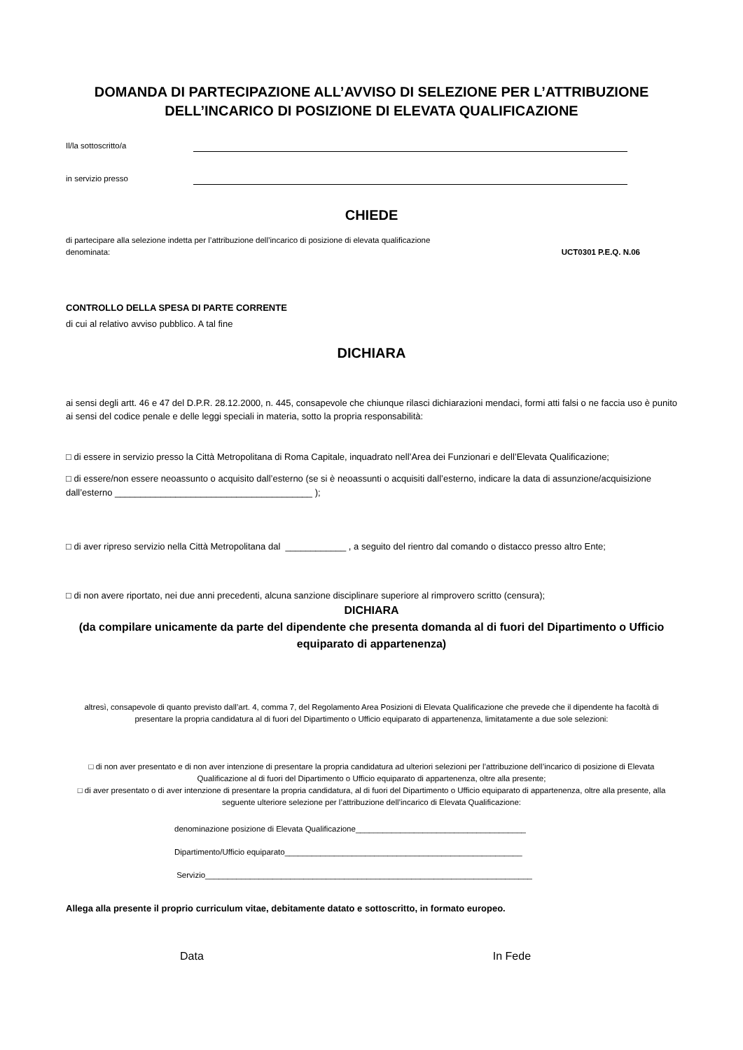DOMANDA DI PARTECIPAZIONE ALL’AVVISO DI SELEZIONE PER L’ATTRIBUZIONE DELL’INCARICO DI POSIZIONE DI ELEVATA QUALIFICAZIONE
Il/la sottoscritto/a
in servizio presso
CHIEDE
di partecipare alla selezione indetta per l’attribuzione dell’incarico di posizione di elevata qualificazione
denominata: UCT0301 P.E.Q. N.06
CONTROLLO DELLA SPESA DI PARTE CORRENTE
di cui al relativo avviso pubblico. A tal fine
DICHIARA
ai sensi degli artt. 46 e 47 del D.P.R. 28.12.2000, n. 445, consapevole che chiunque rilasci dichiarazioni mendaci, formi atti falsi o ne faccia uso è punito ai sensi del codice penale e delle leggi speciali in materia, sotto la propria responsabilità:
□ di essere in servizio presso la Città Metropolitana di Roma Capitale, inquadrato nell’Area dei Funzionari e dell’Elevata Qualificazione;
□ di essere/non essere neoassunto o acquisito dall’esterno (se si è neoassunti o acquisiti dall’esterno, indicare la data di assunzione/acquisizione dall’esterno _______________________________________ );
□ di aver ripreso servizio nella Città Metropolitana dal ____________ , a seguito del rientro dal comando o distacco presso altro Ente;
□ di non avere riportato, nei due anni precedenti, alcuna sanzione disciplinare superiore al rimprovero scritto (censura);
DICHIARA
(da compilare unicamente da parte del dipendente che presenta domanda al di fuori del Dipartimento o Ufficio equiparato di appartenenza)
altresì, consapevole di quanto previsto dall’art. 4, comma 7, del Regolamento Area Posizioni di Elevata Qualificazione che prevede che il dipendente ha facoltà di presentare la propria candidatura al di fuori del Dipartimento o Ufficio equiparato di appartenenza, limitatamente a due sole selezioni:
□ di non aver presentato e di non aver intenzione di presentare la propria candidatura ad ulteriori selezioni per l’attribuzione dell’incarico di posizione di Elevata Qualificazione al di fuori del Dipartimento o Ufficio equiparato di appartenenza, oltre alla presente;
□ di aver presentato o di aver intenzione di presentare la propria candidatura, al di fuori del Dipartimento o Ufficio equiparato di appartenenza, oltre alla presente, alla seguente ulteriore selezione per l’attribuzione dell’incarico di Elevata Qualificazione:
denominazione posizione di Elevata Qualificazione______________________________________
Dipartimento/Ufficio equiparato_____________________________________________________
Servizio_________________________________________________________________________
Allega alla presente il proprio curriculum vitae, debitamente datato e sottoscritto, in formato europeo.
Data In Fede